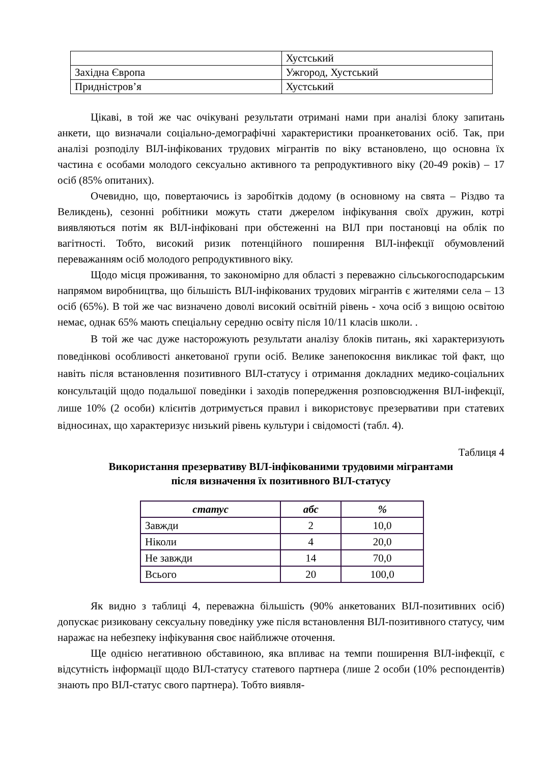| | Хустський |
| Західна Європа | Ужгород, Хустський |
| Придністров’я | Хустський |
Цікаві, в той же час очікувані результати отримані нами при аналізі блоку запитань анкети, що визначали соціально-демографічні характеристики проанкетованих осіб. Так, при аналізі розподілу ВІЛ-інфікованих трудових мігрантів по віку встановлено, що основна їх частина є особами молодого сексуально активного та репродуктивного віку (20-49 років) – 17 осіб (85% опитаних).
Очевидно, що, повертаючись із заробітків додому (в основному на свята – Різдво та Великдень), сезонні робітники можуть стати джерелом інфікування своїх дружин, котрі виявляються потім як ВІЛ-інфіковані при обстеженні на ВІЛ при постановці на облік по вагітності. Тобто, високий ризик потенційного поширення ВІЛ-інфекції обумовлений переважанням осіб молодого репродуктивного віку.
Щодо місця проживання, то закономірно для області з переважно сільськогосподарським напрямом виробництва, що більшість ВІЛ-інфікованих трудових мігрантів є жителями села – 13 осіб (65%). В той же час визначено доволі високий освітній рівень - хоча осіб з вищою освітою немає, однак 65% мають спеціальну середню освіту після 10/11 класів школи. .
В той же час дуже насторожують результати аналізу блоків питань, які характеризують поведінкові особливості анкетованої групи осіб. Велике занепокоєння викликає той факт, що навіть після встановлення позитивного ВІЛ-статусу і отримання докладних медико-соціальних консультацій щодо подальшої поведінки і заходів попередження розповсюдження ВІЛ-інфекції, лише 10% (2 особи) клієнтів дотримується правил і використовує презервативи при статевих відносинах, що характеризує низький рівень культури і свідомості (табл. 4).
Таблиця 4
Використання презервативу ВІЛ-інфікованими трудовими мігрантами
після визначення їх позитивного ВІЛ-статусу
| статус | абс | % |
| --- | --- | --- |
| Завжди | 2 | 10,0 |
| Ніколи | 4 | 20,0 |
| Не завжди | 14 | 70,0 |
| Всього | 20 | 100,0 |
Як видно з таблиці 4, переважна більшість (90% анкетованих ВІЛ-позитивних осіб) допускає ризиковану сексуальну поведінку уже після встановлення ВІЛ-позитивного статусу, чим наражає на небезпеку інфікування своє найближче оточення.
Ще однією негативною обставиною, яка впливає на темпи поширення ВІЛ-інфекції, є відсутність інформації щодо ВІЛ-статусу статевого партнера (лише 2 особи (10% респондентів) знають про ВІЛ-статус свого партнера). Тобто виявля-